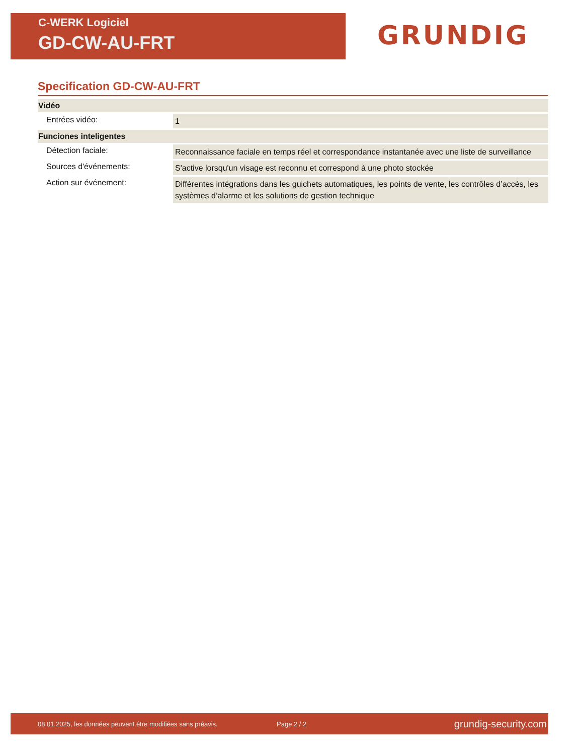C-WERK Logiciel
GD-CW-AU-FRT
GRUNDIG
Specification GD-CW-AU-FRT
| Vidéo | |
| --- | --- |
| Entrées vidéo: | 1 |
| Funciones inteligentes | |
| Détection faciale: | Reconnaissance faciale en temps réel et correspondance instantanée avec une liste de surveillance |
| Sources d'événements: | S'active lorsqu'un visage est reconnu et correspond à une photo stockée |
| Action sur événement: | Différentes intégrations dans les guichets automatiques, les points de vente, les contrôles d’accès, les systèmes d’alarme et les solutions de gestion technique |
08.01.2025, les données peuvent être modifiées sans préavis. Page 2 / 2 grundig-security.com